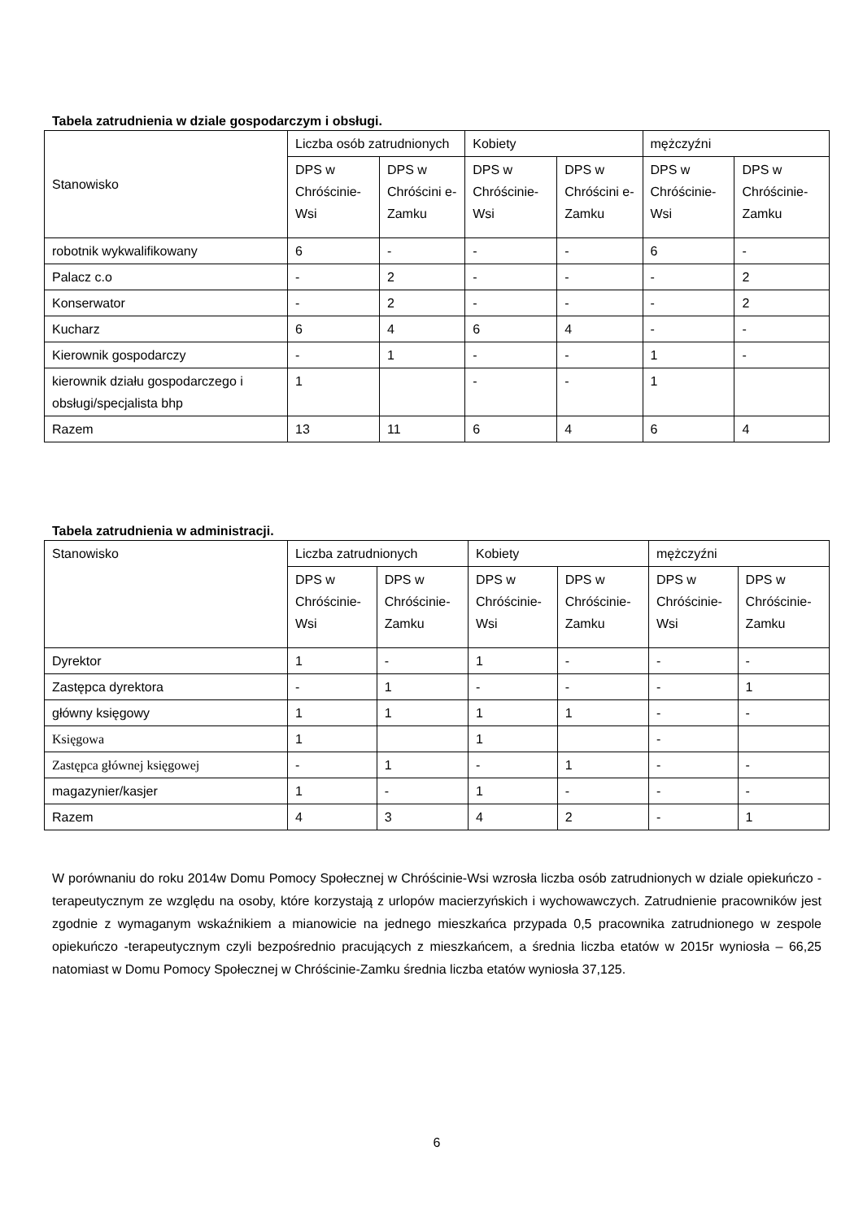Tabela zatrudnienia w dziale gospodarczym i obsługi.
| Stanowisko | Liczba osób zatrudnionych | | Kobiety | | mężczyźni | |
| --- | --- | --- | --- | --- | --- | --- |
| | DPS w Chróścinie-Wsi | DPS w Chróścini e-Zamku | DPS w Chróścinie-Wsi | DPS w Chróścini e-Zamku | DPS w Chróścinie-Wsi | DPS w Chróścinie-Zamku |
| robotnik wykwalifikowany | 6 | - | - | - | 6 | - |
| Palacz c.o | - | 2 | - | - | - | 2 |
| Konserwator | - | 2 | - | - | - | 2 |
| Kucharz | 6 | 4 | 6 | 4 | - | - |
| Kierownik gospodarczy | - | 1 | - | - | 1 | - |
| kierownik działu gospodarczego i obsługi/specjalista bhp | 1 | | - | - | 1 | |
| Razem | 13 | 11 | 6 | 4 | 6 | 4 |
Tabela zatrudnienia w administracji.
| Stanowisko | Liczba zatrudnionych | | Kobiety | | mężczyźni | |
| --- | --- | --- | --- | --- | --- | --- |
| | DPS w Chróścinie-Wsi | DPS w Chróścinie-Zamku | DPS w Chróścinie-Wsi | DPS w Chróścinie-Zamku | DPS w Chróścinie-Wsi | DPS w Chróścinie-Zamku |
| Dyrektor | 1 | - | 1 | - | - | - |
| Zastępca dyrektora | - | 1 | - | - | - | 1 |
| główny księgowy | 1 | 1 | 1 | 1 | - | - |
| Księgowa | 1 | | 1 | | - | |
| Zastępca głównej księgowej | - | 1 | - | 1 | - | - |
| magazynier/kasjer | 1 | - | 1 | - | - | - |
| Razem | 4 | 3 | 4 | 2 | - | 1 |
W porównaniu do roku 2014w Domu Pomocy Społecznej w Chróścinie-Wsi wzrosła liczba osób zatrudnionych w dziale opiekuńczo -terapeutycznym ze względu na osoby, które korzystają z urlopów macierzyńskich i wychowawczych. Zatrudnienie pracowników jest zgodnie z wymaganym wskaźnikiem a mianowicie na jednego mieszkańca przypada 0,5 pracownika zatrudnionego w zespole opiekuńczo -terapeutycznym czyli bezpośrednio pracujących z mieszkańcem, a średnia liczba etatów w 2015r wyniosła – 66,25 natomiast w Domu Pomocy Społecznej w Chróścinie-Zamku średnia liczba etatów wyniosła 37,125.
6